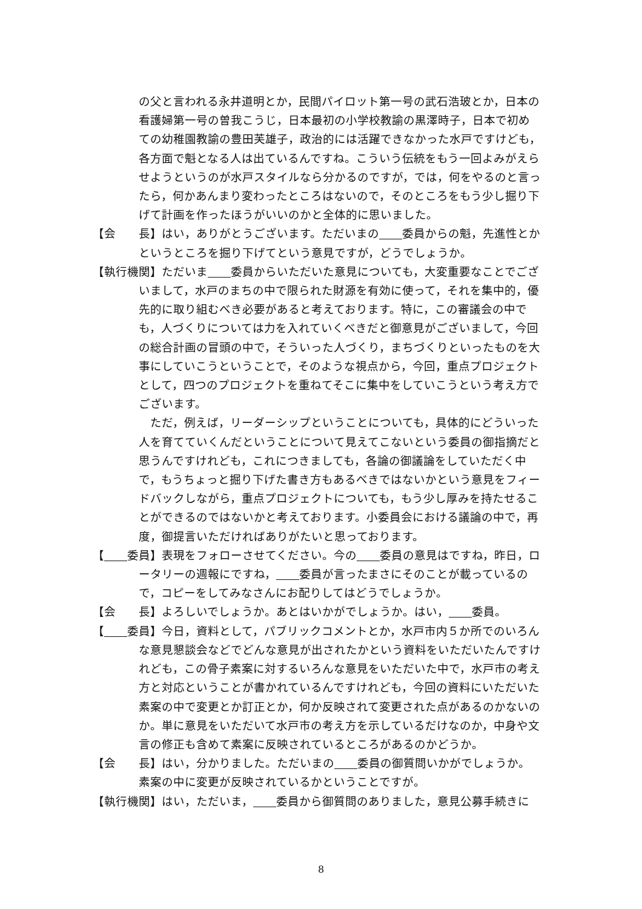の父と言われる永井道明とか，民間パイロット第一号の武石浩玻とか，日本の看護婦第一号の曽我こうじ，日本最初の小学校教諭の黒澤時子，日本で初めての幼稚園教諭の豊田芙雄子，政治的には活躍できなかった水戸ですけども，各方面で魁となる人は出ているんですね。こういう伝統をもう一回よみがえらせようというのが水戸スタイルなら分かるのですが，では，何をやるのと言ったら，何かあんまり変わったところはないので，そのところをもう少し掘り下げて計画を作ったほうがいいのかと全体的に思いました。
【会　　長】はい，ありがとうございます。ただいまの 委員からの魁，先進性とかというところを掘り下げてという意見ですが，どうでしょうか。
【執行機関】ただいま 委員からいただいた意見についても，大変重要なことでございまして，水戸のまちの中で限られた財源を有効に使って，それを集中的，優先的に取り組むべき必要があると考えております。特に，この審議会の中でも，人づくりについては力を入れていくべきだと御意見がございまして，今回の総合計画の冒頭の中で，そういった人づくり，まちづくりといったものを大事にしていこうということで，そのような視点から，今回，重点プロジェクトとして，四つのプロジェクトを重ねてそこに集中をしていこうという考え方でございます。
ただ，例えば，リーダーシップということについても，具体的にどういった人を育てていくんだということについて見えてこないという委員の御指摘だと思うんですけれども，これにつきましても，各論の御議論をしていただく中で，もうちょっと掘り下げた書き方もあるべきではないかという意見をフィードバックしながら，重点プロジェクトについても，もう少し厚みを持たせることができるのではないかと考えております。小委員会における議論の中で，再度，御提言いただければありがたいと思っております。
【 委員】表現をフォローさせてください。今の 委員の意見はですね，昨日，ロータリーの週報にですね， 委員が言ったまさにそのことが載っているので，コピーをしてみなさんにお配りしてはどうでしょうか。
【会　　長】よろしいでしょうか。あとはいかがでしょうか。はい， 委員。
【 委員】今日，資料として，パブリックコメントとか，水戸市内５か所でのいろんな意見懇談会などでどんな意見が出されたかという資料をいただいたんですけれども，この骨子素案に対するいろんな意見をいただいた中で，水戸市の考え方と対応ということが書かれているんですけれども，今回の資料にいただいた素案の中で変更とか訂正とか，何か反映されて変更された点があるのかないのか。単に意見をいただいて水戸市の考え方を示しているだけなのか，中身や文言の修正も含めて素案に反映されているところがあるのかどうか。
【会　　長】はい，分かりました。ただいまの 委員の御質問いかがでしょうか。素案の中に変更が反映されているかということですが。
【執行機関】はい，ただいま， 委員から御質問のありました，意見公募手続きに
8